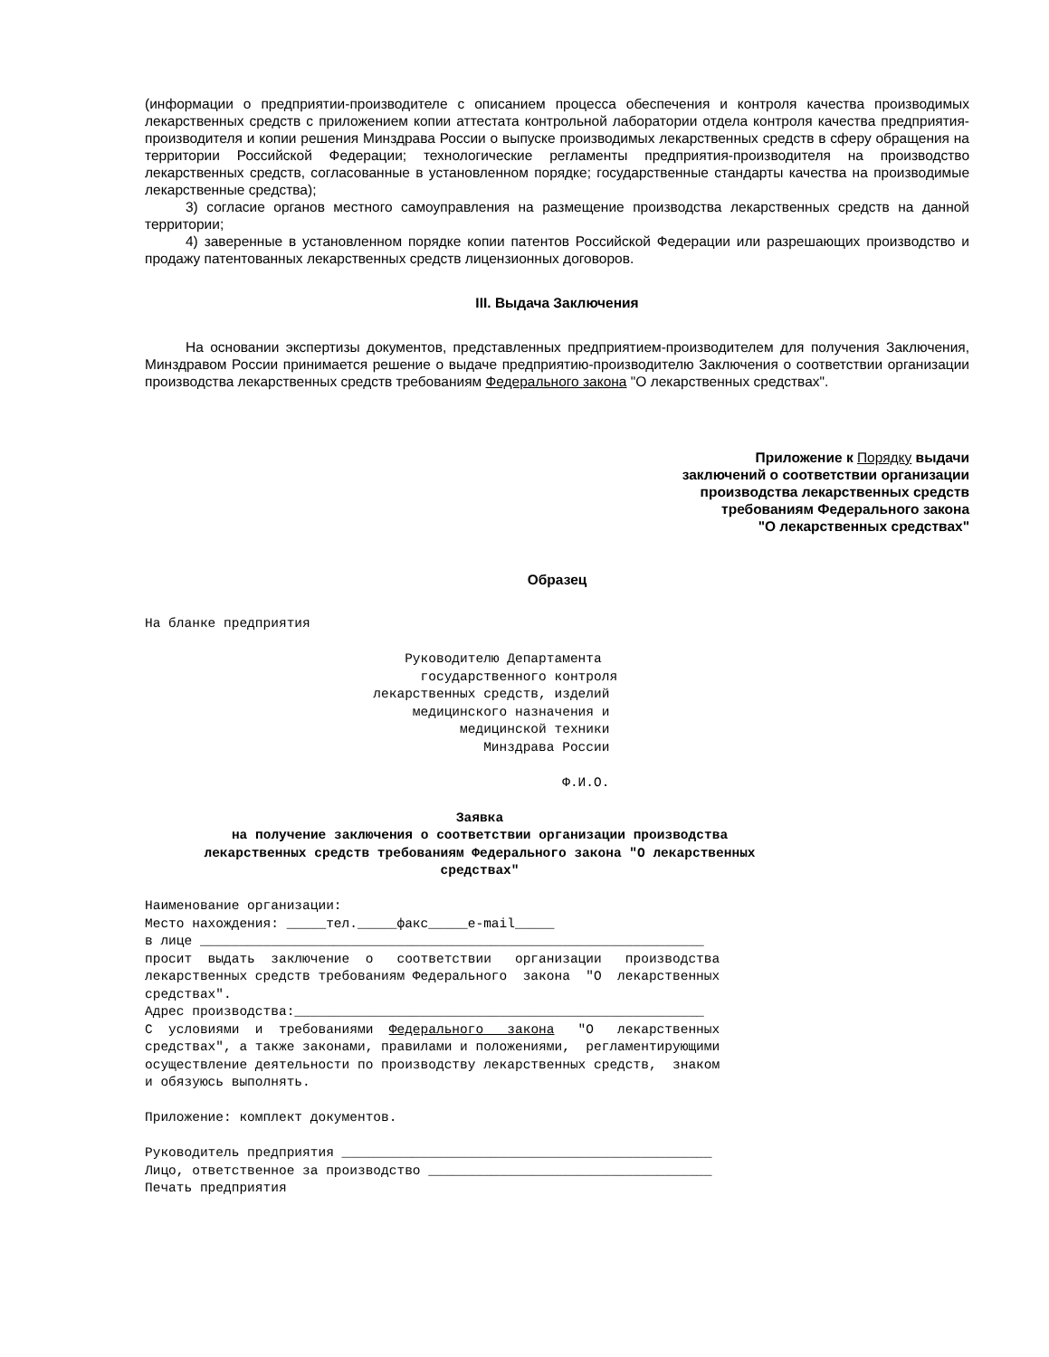(информации о предприятии-производителе с описанием процесса обеспечения и контроля качества производимых лекарственных средств с приложением копии аттестата контрольной лаборатории отдела контроля качества предприятия-производителя и копии решения Минздрава России о выпуске производимых лекарственных средств в сферу обращения на территории Российской Федерации; технологические регламенты предприятия-производителя на производство лекарственных средств, согласованные в установленном порядке; государственные стандарты качества на производимые лекарственные средства);
3) согласие органов местного самоуправления на размещение производства лекарственных средств на данной территории;
4) заверенные в установленном порядке копии патентов Российской Федерации или разрешающих производство и продажу патентованных лекарственных средств лицензионных договоров.
III. Выдача Заключения
На основании экспертизы документов, представленных предприятием-производителем для получения Заключения, Минздравом России принимается решение о выдаче предприятию-производителю Заключения о соответствии организации производства лекарственных средств требованиям Федерального закона "О лекарственных средствах".
Приложение к Порядку выдачи
заключений о соответствии организации
производства лекарственных средств
требованиям Федерального закона
"О лекарственных средствах"
Образец
На бланке предприятия Руководителю Департамента государственного контроля лекарственных средств, изделий медицинского назначения и медицинской техники Минздрава России Ф.И.О.
Заявка на получение заключения о соответствии организации производства лекарственных средств требованиям Федерального закона "О лекарственных средствах"
Наименование организации: Место нахождения: _____тел._____факс_____e-mail_____ в лице ________________________________________________________________ просит выдать заключение о соответствии организации производства лекарственных средств требованиям Федерального закона "О лекарственных средствах". Адрес производства:____________________________________________________ С условиями и требованиями Федерального закона "О лекарственных средствах", а также законами, правилами и положениями, регламентирующими осуществление деятельности по производству лекарственных средств, знаком и обязуюсь выполнять. Приложение: комплект документов. Руководитель предприятия _______________________________________________ Лицо, ответственное за производство ____________________________________ Печать предприятия